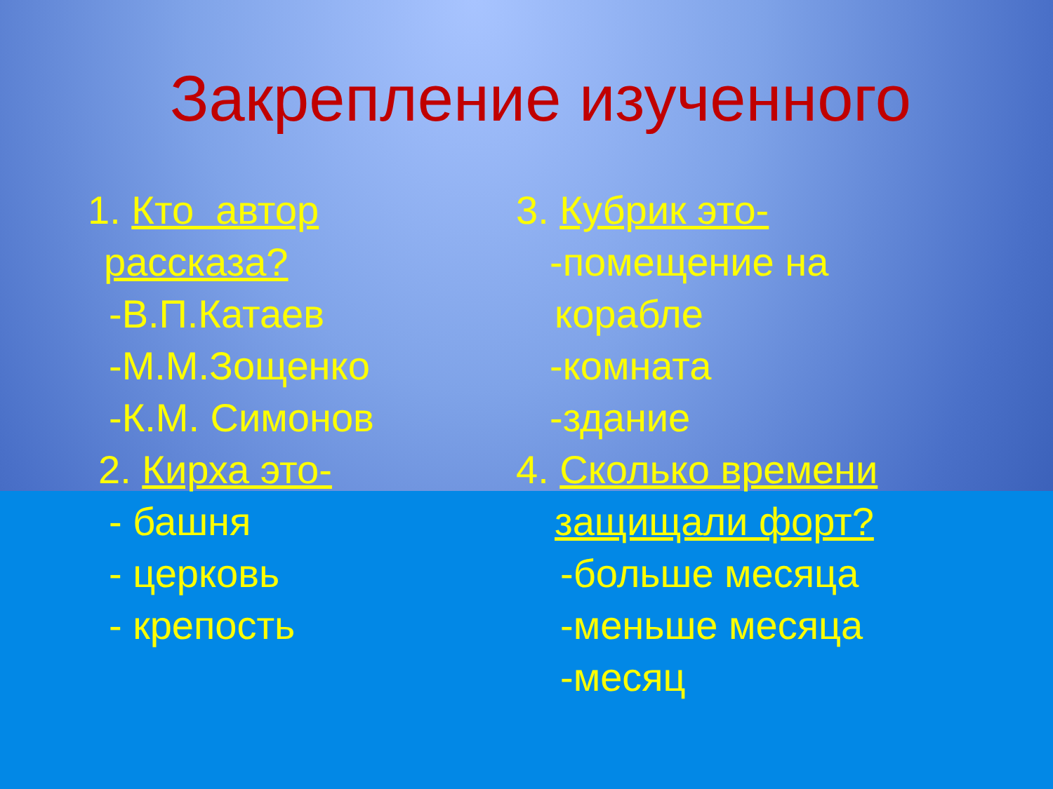Закрепление изученного
1. Кто автор
рассказа?
-В.П.Катаев
-М.М.Зощенко
-К.М. Симонов
2. Кирха это-
- башня
- церковь
- крепость
3. Кубрик это-
-помещение на
корабле
-комната
-здание
4. Сколько времени
защищали форт?
-больше месяца
-меньше месяца
-месяц